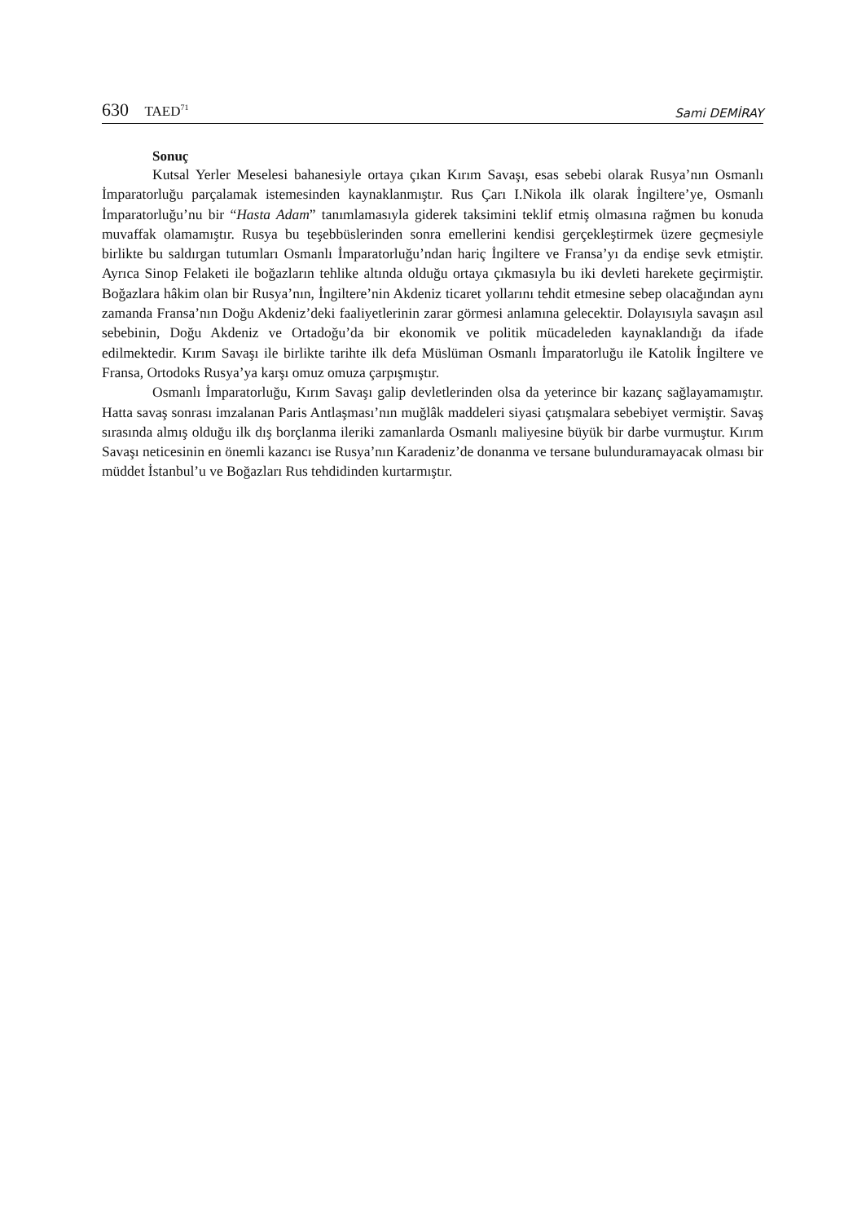630 TAED<sup>71</sup>
Sami DEMİRAY
Sonuç
Kutsal Yerler Meselesi bahanesiyle ortaya çıkan Kırım Savaşı, esas sebebi olarak Rusya’nın Osmanlı İmparatorluğu parçalamak istemesinden kaynaklanmıştır. Rus Çarı I.Nikola ilk olarak İngiltere’ye, Osmanlı İmparatorluğu’nu bir “Hasta Adam” tanımlamasıyla giderek taksimini teklif etmiş olmasına rağmen bu konuda muvaffak olamamıştır. Rusya bu teşebbüslerinden sonra emellerini kendisi gerçekleştirmek üzere geçmesiyle birlikte bu saldırgan tutumları Osmanlı İmparatorluğu’ndan hariç İngiltere ve Fransa’yı da endişe sevk etmiştir. Ayrıca Sinop Felaketi ile boğazların tehlike altında olduğu ortaya çıkmasıyla bu iki devleti harekete geçirmiştir. Boğazlara hâkim olan bir Rusya’nın, İngiltere’nin Akdeniz ticaret yollarını tehdit etmesine sebep olacağından aynı zamanda Fransa’nın Doğu Akdeniz’deki faaliyetlerinin zarar görmesi anlamına gelecektir. Dolayısıyla savaşın asıl sebebinin, Doğu Akdeniz ve Ortadoğu’da bir ekonomik ve politik mücadeleden kaynaklandığı da ifade edilmektedir. Kırım Savaşı ile birlikte tarihte ilk defa Müslüman Osmanlı İmparatorluğu ile Katolik İngiltere ve Fransa, Ortodoks Rusya’ya karşı omuz omuza çarpışmıştır.
Osmanlı İmparatorluğu, Kırım Savaşı galip devletlerinden olsa da yeterince bir kazanç sağlayamamıştır. Hatta savaş sonrası imzalanan Paris Antlaşması’nın muğlâk maddeleri siyasi çatışmalara sebebiyet vermiştir. Savaş sırasında almış olduğu ilk dış borçlanma ileriki zamanlarda Osmanlı maliyesine büyük bir darbe vurmuştur. Kırım Savaşı neticesinin en önemli kazancı ise Rusya’nın Karadeniz’de donanma ve tersane bulunduramayacak olması bir müddet İstanbul’u ve Boğazları Rus tehdidinden kurtarmıştır.